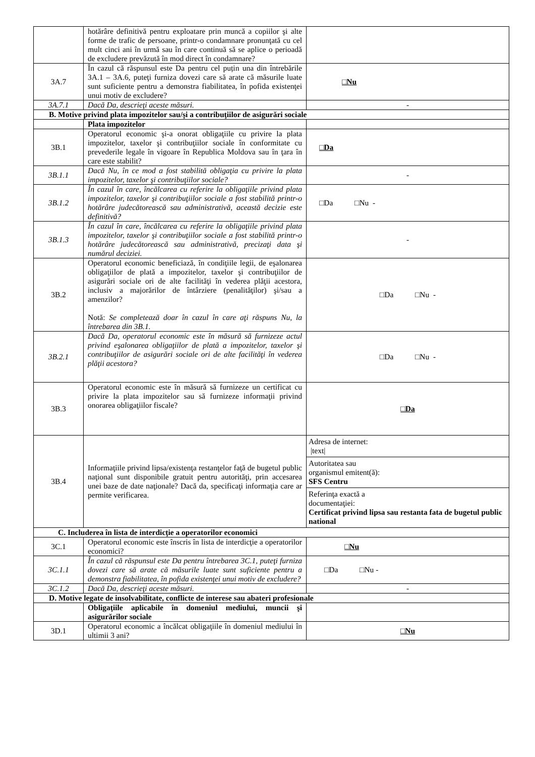| | hotărâre definitivă pentru exploatare prin muncă a copiilor şi alte forme de trafic de persoane, printr-o condamnare pronunţată cu cel mult cinci ani în urmă sau în care continuă să se aplice o perioadă de excludere prevăzută în mod direct în condamnare? | |
| 3A.7 | În cazul că răspunsul este Da pentru cel puțin una din întrebările 3A.1 – 3A.6, puteţi furniza dovezi care să arate că măsurile luate sunt suficiente pentru a demonstra fiabilitatea, în pofida existenţei unui motiv de excludere? | □Nu |
| 3A.7.1 | Dacă Da, descrieţi aceste măsuri. | - |
| B. Motive privind plata impozitelor sau/şi a contribuţiilor de asigurări sociale | | |
| | Plata impozitelor | |
| 3B.1 | Operatorul economic şi-a onorat obligaţiile cu privire la plata impozitelor, taxelor şi contribuţiilor sociale în conformitate cu prevederile legale în vigoare în Republica Moldova sau în ţara în care este stabilit? | □Da |
| 3B.1.1 | Dacă Nu, în ce mod a fost stabilită obligaţia cu privire la plata impozitelor, taxelor şi contribuţiilor sociale? | - |
| 3B.1.2 | În cazul în care, încălcarea cu referire la obligaţiile privind plata impozitelor, taxelor şi contribuţiilor sociale a fost stabilită printr-o hotărâre judecătorească sau administrativă, această decizie este definitivă? | □Da □Nu - |
| 3B.1.3 | În cazul în care, încălcarea cu referire la obligaţiile privind plata impozitelor, taxelor şi contribuţiilor sociale a fost stabilită printr-o hotărâre judecătorească sau administrativă, precizaţi data şi numărul deciziei. | - |
| 3B.2 | Operatorul economic beneficiază, în condiţiile legii, de eşalonarea obligaţiilor de plată a impozitelor, taxelor şi contribuţiilor de asigurări sociale ori de alte facilităţi în vederea plăţii acestora, inclusiv a majorărilor de întârziere (penalităţilor) şi/sau a amenzilor? Notă: Se completează doar în cazul în care aţi răspuns Nu, la întrebarea din 3B.1. | □Da □Nu - |
| 3B.2.1 | Dacă Da, operatorul economic este în măsură să furnizeze actul privind eşalonarea obligaţiilor de plată a impozitelor, taxelor şi contribuţiilor de asigurări sociale ori de alte facilităţi în vederea plăţii acestora? | □Da □Nu - |
| 3B.3 | Operatorul economic este în măsură să furnizeze un certificat cu privire la plata impozitelor sau să furnizeze informaţii privind onorarea obligaţiilor fiscale? | □Da |
| 3B.4 | Informaţiile privind lipsa/existenţa restanţelor faţă de bugetul public naţional sunt disponibile gratuit pentru autorităţi, prin accesarea unei baze de date naţionale? Dacă da, specificaţi informaţia care ar permite verificarea. | / Adresa de internet: /text/ / / Autoritatea sau organismul emitent(ă): SFS Centru / / Referinţa exactă a documentaţiei: Certificat privind lipsa sau restanta fata de bugetul public national / |
| C. Includerea în lista de interdicţie a operatorilor economici | | |
| 3C.1 | Operatorul economic este înscris în lista de interdicţie a operatorilor economici? | □Nu |
| 3C.1.1 | În cazul că răspunsul este Da pentru întrebarea 3C.1, puteţi furniza dovezi care să arate că măsurile luate sunt suficiente pentru a demonstra fiabilitatea, în pofida existenţei unui motiv de excludere? | □Da □Nu - |
| 3C.1.2 | Dacă Da, descrieţi aceste măsuri. | - |
| D. Motive legate de insolvabilitate, conflicte de interese sau abateri profesionale | | |
| | Obligaţiile aplicabile în domeniul mediului, muncii şi asigurărilor sociale | |
| 3D.1 | Operatorul economic a încălcat obligaţiile în domeniul mediului în ultimii 3 ani? | □Nu |